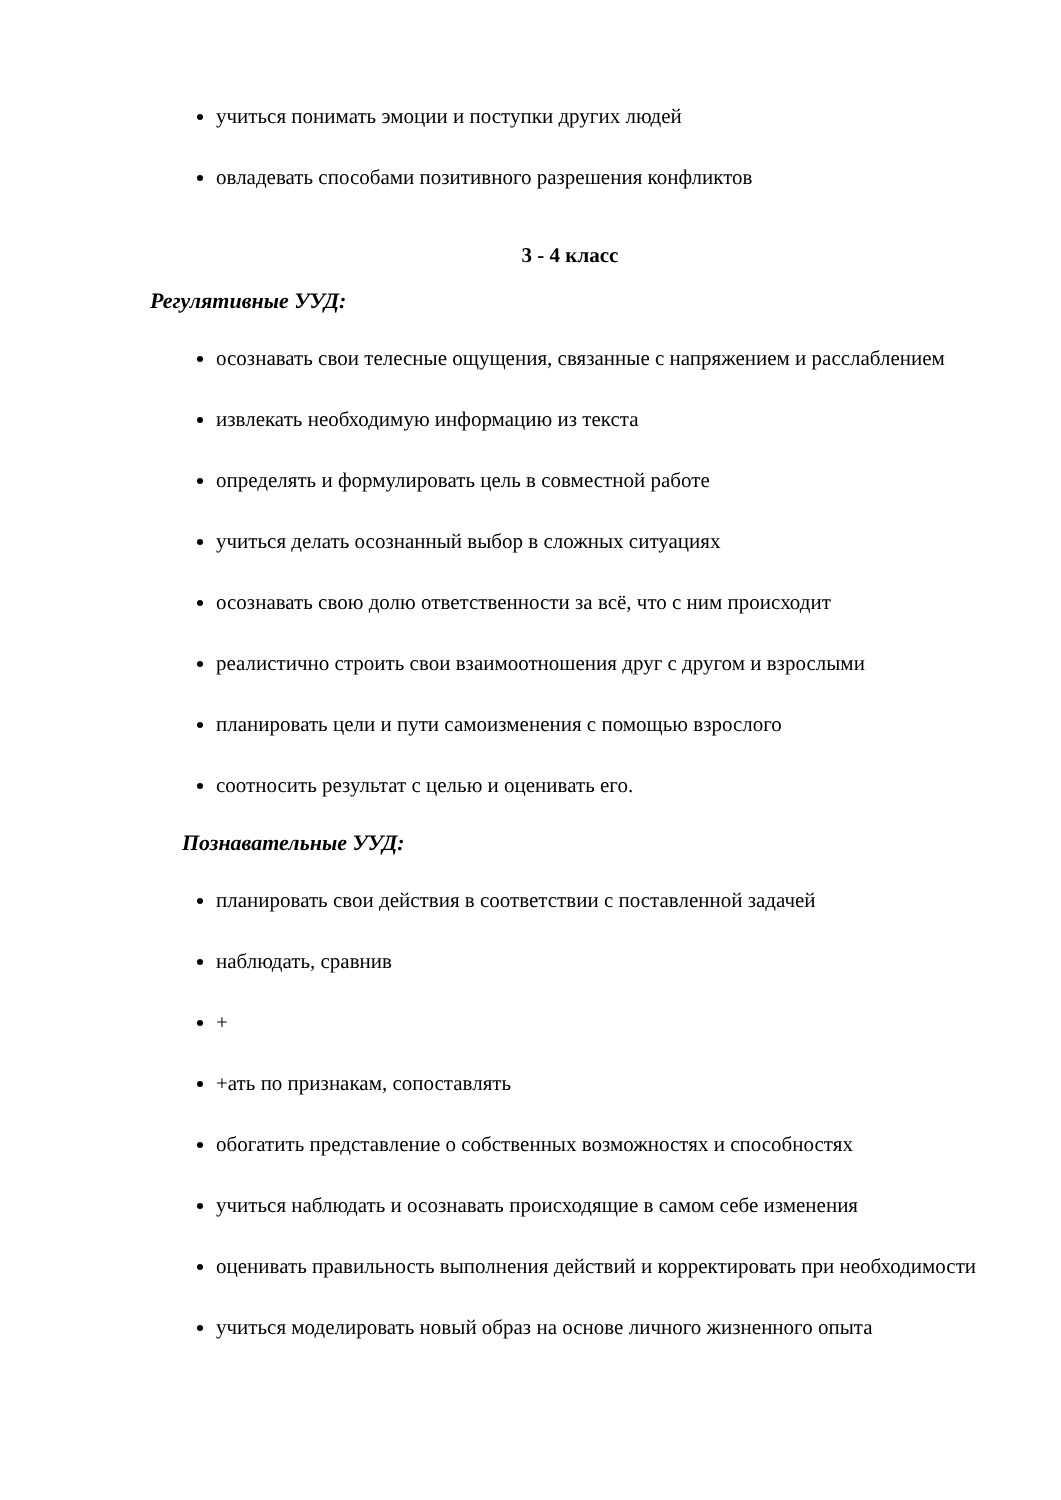учиться понимать эмоции и поступки других людей
овладевать способами позитивного разрешения конфликтов
3 - 4 класс
Регулятивные УУД:
осознавать свои телесные ощущения, связанные с напряжением и расслаблением
извлекать необходимую информацию из текста
определять и формулировать цель в совместной работе
учиться делать осознанный выбор в сложных ситуациях
осознавать свою долю ответственности за всё, что с ним происходит
реалистично строить свои взаимоотношения друг с другом и взрослыми
планировать цели и пути самоизменения с помощью взрослого
соотносить результат с целью и оценивать его.
Познавательные УУД:
планировать свои действия в соответствии с поставленной задачей
наблюдать, сравнив
+
+ать по признакам, сопоставлять
обогатить представление о собственных возможностях и способностях
учиться наблюдать и осознавать происходящие в самом себе изменения
оценивать правильность выполнения действий и корректировать при необходимости
учиться моделировать новый образ на основе личного жизненного опыта